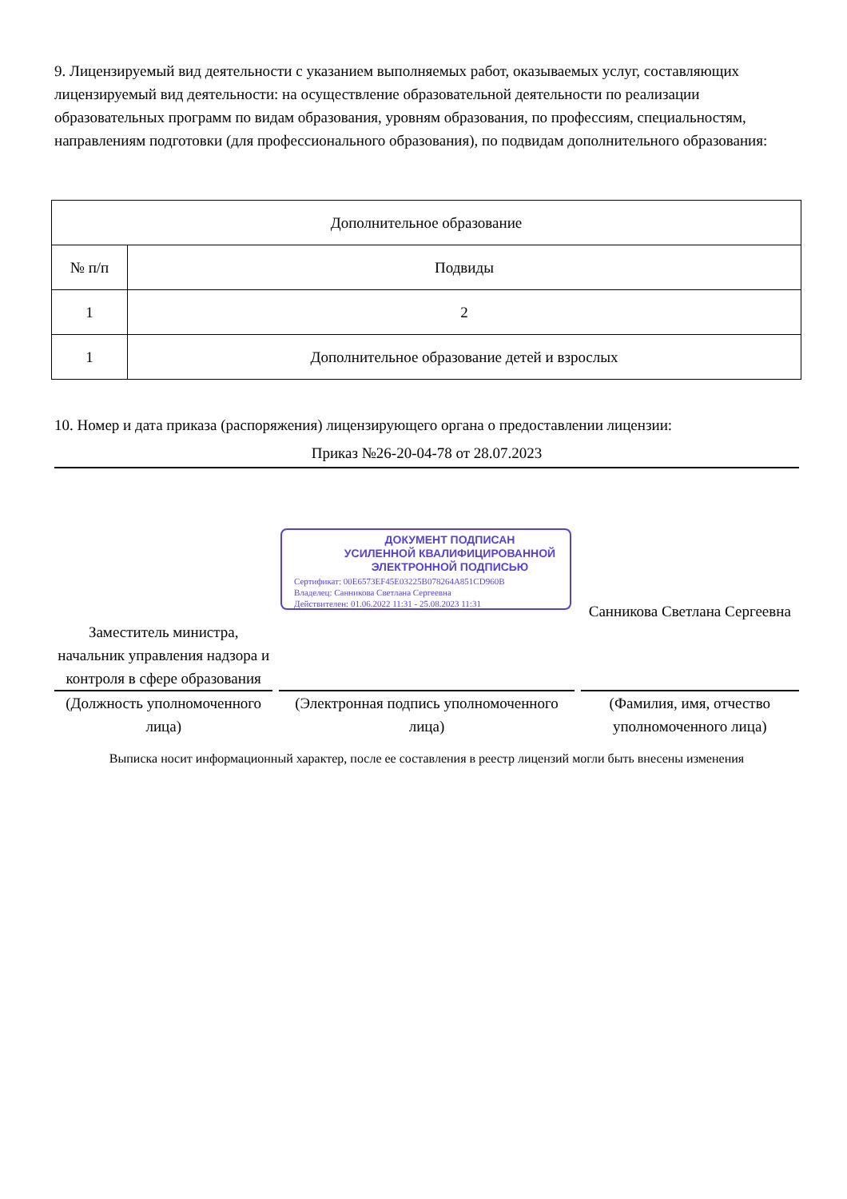9. Лицензируемый вид деятельности с указанием выполняемых работ, оказываемых услуг, составляющих лицензируемый вид деятельности: на осуществление образовательной деятельности по реализации образовательных программ по видам образования, уровням образования, по профессиям, специальностям, направлениям подготовки (для профессионального образования), по подвидам дополнительного образования:
| Дополнительное образование | |
| --- | --- |
| № п/п | Подвиды |
| 1 | 2 |
| 1 | Дополнительное образование детей и взрослых |
10. Номер и дата приказа (распоряжения) лицензирующего органа о предоставлении лицензии:
Приказ №26-20-04-78 от 28.07.2023
ДОКУМЕНТ ПОДПИСАН
УСИЛЕННОЙ КВАЛИФИЦИРОВАННОЙ
ЭЛЕКТРОННОЙ ПОДПИСЬЮ
Сертификат: 00E6573EF45E03225B078264A851CD960B
Владелец: Санникова Светлана Сергеевна
Действителен: 01.06.2022 11:31 - 25.08.2023 11:31
Заместитель министра, начальник управления надзора и контроля в сфере образования
(Должность уполномоченного лица)
(Электронная подпись уполномоченного лица)
Санникова Светлана Сергеевна
(Фамилия, имя, отчество уполномоченного лица)
Выписка носит информационный характер, после ее составления в реестр лицензий могли быть внесены изменения